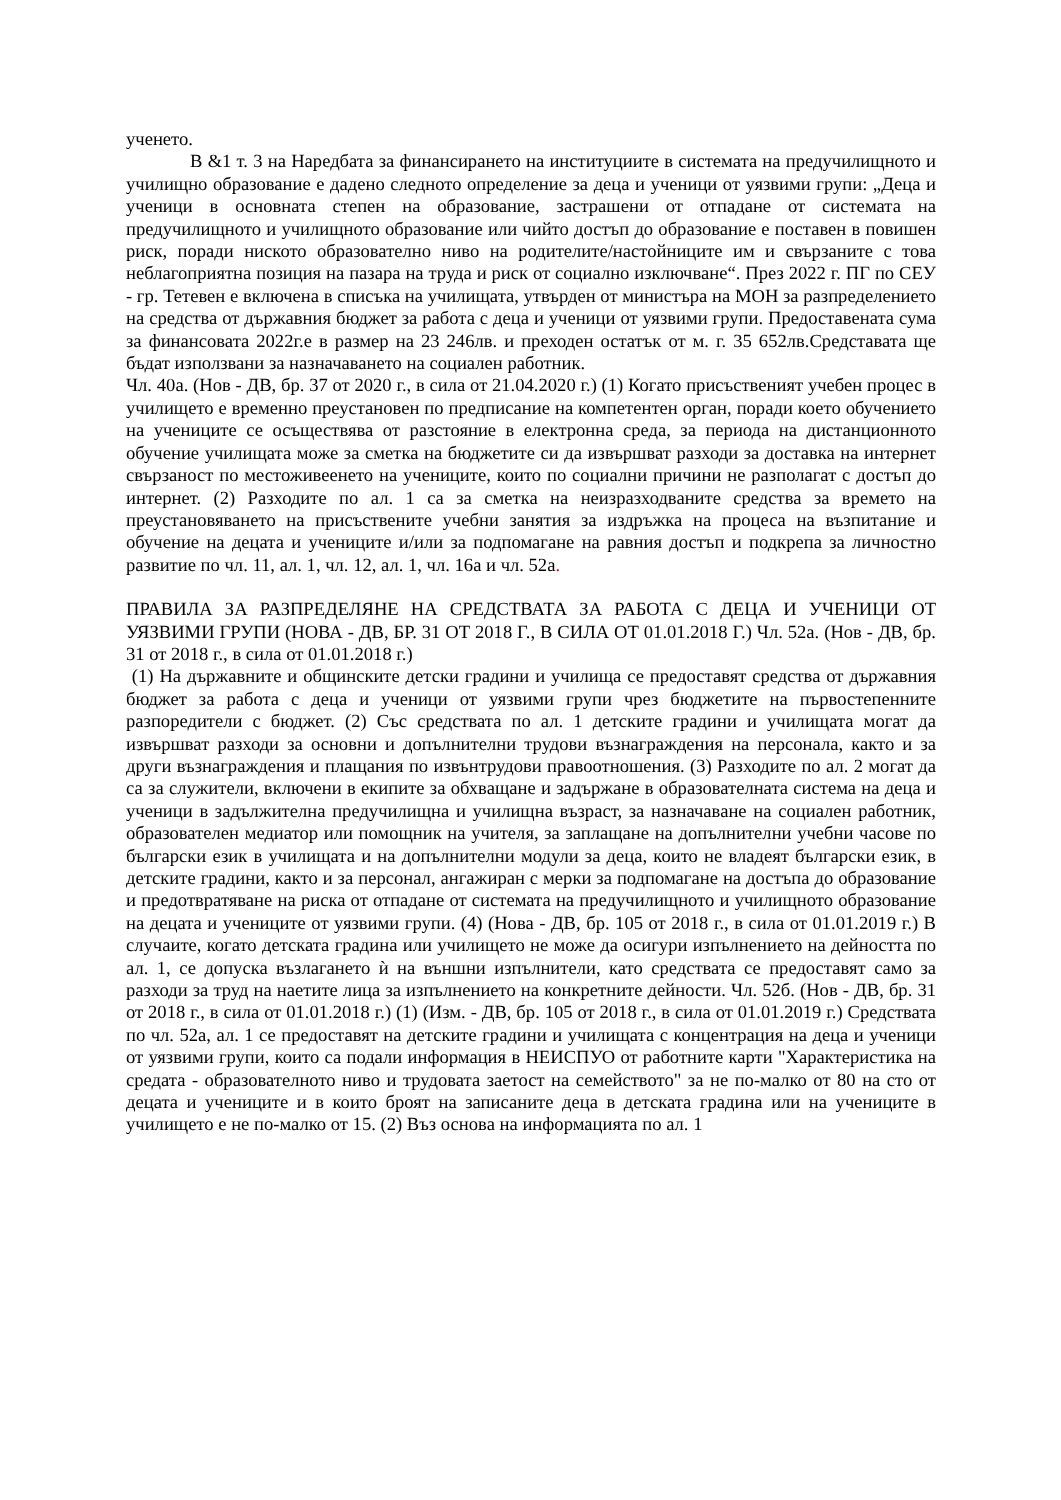ученето.
В &1 т. 3 на Наредбата за финансирането на институциите в системата на предучилищното и училищно образование е дадено следното определение за деца и ученици от уязвими групи: „Деца и ученици в основната степен на образование, застрашени от отпадане от системата на предучилищното и училищното образование или чийто достъп до образование е поставен в повишен риск, поради ниското образователно ниво на родителите/настойниците им и свързаните с това неблагоприятна позиция на пазара на труда и риск от социално изключване“. През 2022 г. ПГ по СЕУ - гр. Тетевен е включена в списъка на училищата, утвърден от министъра на МОН за разпределението на средства от държавния бюджет за работа с деца и ученици от уязвими групи. Предоставената сума за финансовата 2022г.е в размер на 23 246лв. и преходен остатък от м. г. 35 652лв.Средставата ще бъдат използвани за назначаването на социален работник.
Чл. 40а. (Нов - ДВ, бр. 37 от 2020 г., в сила от 21.04.2020 г.) (1) Когато присъственият учебен процес в училището е временно преустановен по предписание на компетентен орган, поради което обучението на учениците се осъществява от разстояние в електронна среда, за периода на дистанционното обучение училищата може за сметка на бюджетите си да извършват разходи за доставка на интернет свързаност по местоживеенето на учениците, които по социални причини не разполагат с достъп до интернет. (2) Разходите по ал. 1 са за сметка на неизразходваните средства за времето на преустановяването на присъствените учебни занятия за издръжка на процеса на възпитание и обучение на децата и учениците и/или за подпомагане на равния достъп и подкрепа за личностно развитие по чл. 11, ал. 1, чл. 12, ал. 1, чл. 16а и чл. 52а.
ПРАВИЛА ЗА РАЗПРЕДЕЛЯНЕ НА СРЕДСТВАТА ЗА РАБОТА С ДЕЦА И УЧЕНИЦИ ОТ УЯЗВИМИ ГРУПИ (НОВА - ДВ, БР. 31 ОТ 2018 Г., В СИЛА ОТ 01.01.2018 Г.) Чл. 52а. (Нов - ДВ, бр. 31 от 2018 г., в сила от 01.01.2018 г.)
(1) На държавните и общинските детски градини и училища се предоставят средства от държавния бюджет за работа с деца и ученици от уязвими групи чрез бюджетите на първостепенните разпоредители с бюджет. (2) Със средствата по ал. 1 детските градини и училищата могат да извършват разходи за основни и допълнителни трудови възнаграждения на персонала, както и за други възнаграждения и плащания по извънтрудови правоотношения. (3) Разходите по ал. 2 могат да са за служители, включени в екипите за обхващане и задържане в образователната система на деца и ученици в задължителна предучилищна и училищна възраст, за назначаване на социален работник, образователен медиатор или помощник на учителя, за заплащане на допълнителни учебни часове по български език в училищата и на допълнителни модули за деца, които не владеят български език, в детските градини, както и за персонал, ангажиран с мерки за подпомагане на достъпа до образование и предотвратяване на риска от отпадане от системата на предучилищното и училищното образование на децата и учениците от уязвими групи. (4) (Нова - ДВ, бр. 105 от 2018 г., в сила от 01.01.2019 г.) В случаите, когато детската градина или училището не може да осигури изпълнението на дейността по ал. 1, се допуска възлагането ѝ на външни изпълнители, като средствата се предоставят само за разходи за труд на наетите лица за изпълнението на конкретните дейности. Чл. 52б. (Нов - ДВ, бр. 31 от 2018 г., в сила от 01.01.2018 г.) (1) (Изм. - ДВ, бр. 105 от 2018 г., в сила от 01.01.2019 г.) Средствата по чл. 52а, ал. 1 се предоставят на детските градини и училищата с концентрация на деца и ученици от уязвими групи, които са подали информация в НЕИСПУО от работните карти "Характеристика на средата - образователното ниво и трудовата заетост на семейството" за не по-малко от 80 на сто от децата и учениците и в които броят на записаните деца в детската градина или на учениците в училището е не по-малко от 15. (2) Въз основа на информацията по ал. 1